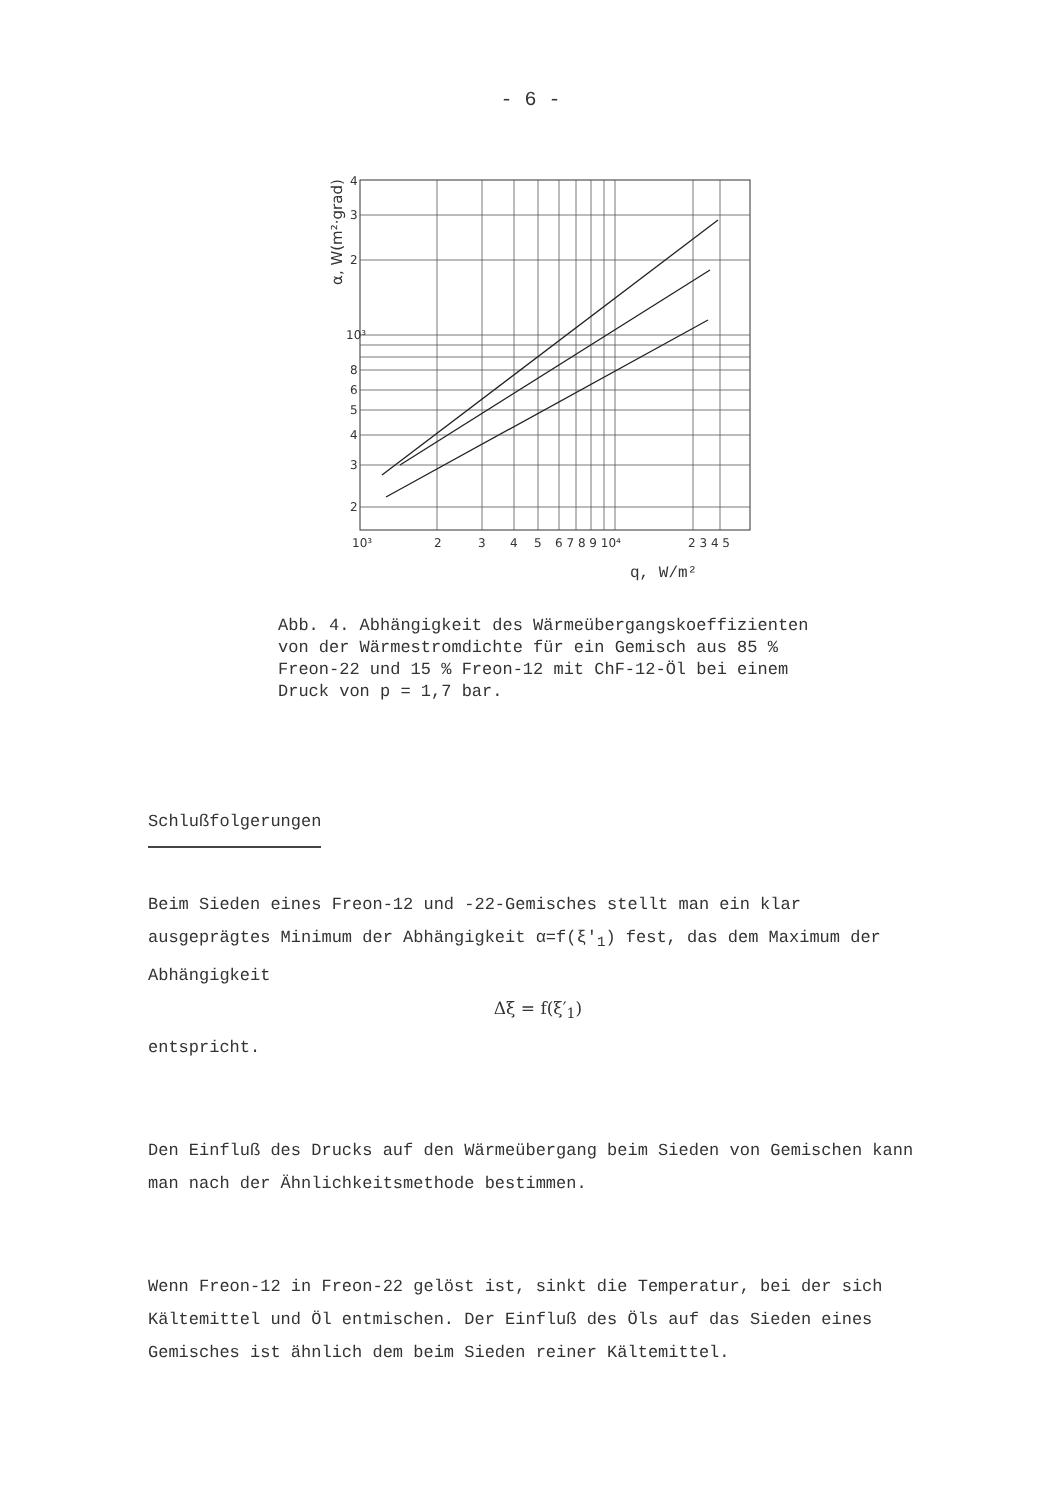- 6 -
α, W(m²·grad)
4
3
2
10³
8
6
5
4
3
2
10³
2
3
4
5
6 7 8 9 10⁴
2 3 4 5
q, W/m²
Abb. 4. Abhängigkeit des Wärmeübergangskoeffizienten von der Wärmestromdichte für ein Gemisch aus 85 % Freon-22 und 15 % Freon-12 mit ChF-12-Öl bei einem Druck von p = 1,7 bar.
Schlußfolgerungen
Beim Sieden eines Freon-12 und -22-Gemisches stellt man ein klar ausgeprägtes Minimum der Abhängigkeit α=f(ξ′<sub>1</sub>) fest, das dem Maximum der Abhängigkeit
Δξ = f(ξ′<sub>1</sub>)
entspricht.
Den Einfluß des Drucks auf den Wärmeübergang beim Sieden von Gemischen kann man nach der Ähnlichkeitsmethode bestimmen.
Wenn Freon-12 in Freon-22 gelöst ist, sinkt die Temperatur, bei der sich Kältemittel und Öl entmischen. Der Einfluß des Öls auf das Sieden eines Gemisches ist ähnlich dem beim Sieden reiner Kältemittel.